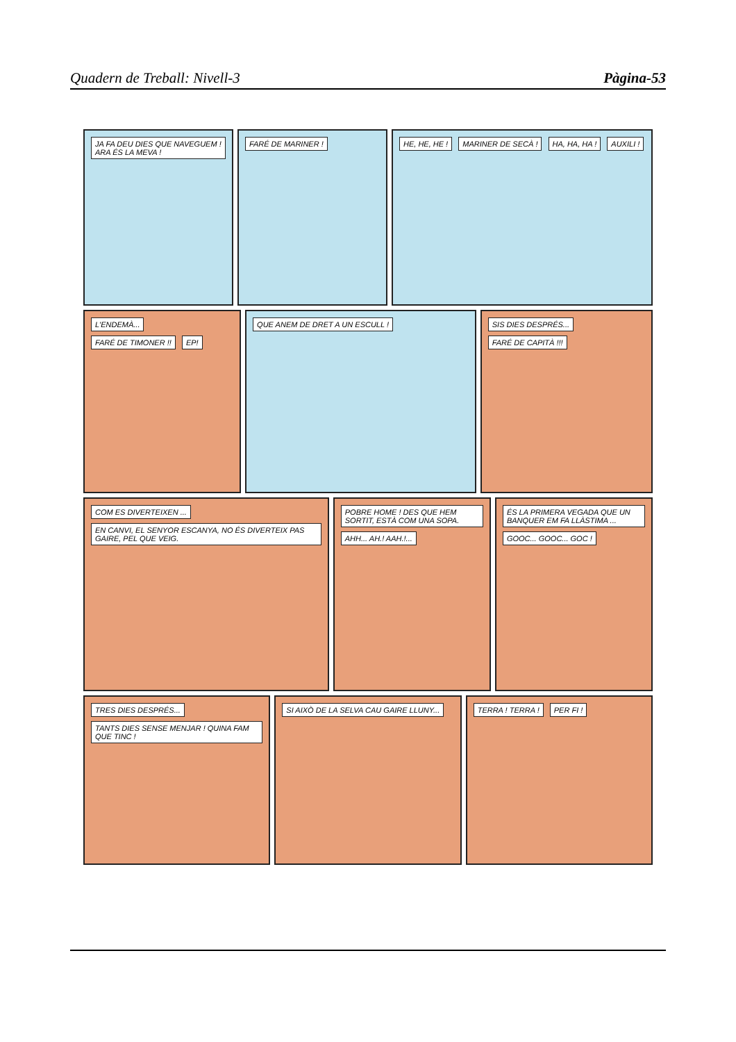Quadern de Treball: Nivell-3 Pàgina-53
JA FA DEU DIES QUE NAVEGUEM ! ARA ÉS LA MEVA !
FARÉ DE MARINER ! HE, HE, HE ! MARINER DE SECÀ ! HA, HA, HA ! AUXILI !
L'ENDEMÀ... FARÉ DE TIMONER !! EP!
QUE ANEM DE DRET A UN ESCULL ! SIS DIES DESPRÉS... FARÉ DE CAPITÀ !!!
COM ES DIVERTEIXEN ...
EN CANVI, EL SENYOR ESCANYA, NO ÉS DIVERTEIX PAS GAIRE, PEL QUE VEIG.
POBRE HOME ! DES QUE HEM SORTIT, ESTÀ COM UNA SOPA. AHH... AH.! AAH.!...
ÉS LA PRIMERA VEGADA QUE UN BANQUER EM FA LLÀSTIMA ... GOOC... GOOC... GOC !
TRES DIES DESPRÉS... TANTS DIES SENSE MENJAR ! QUINA FAM QUE TINC !
SI AIXÒ DE LA SELVA CAU GAIRE LLUNY...
TERRA ! TERRA ! PER FI !